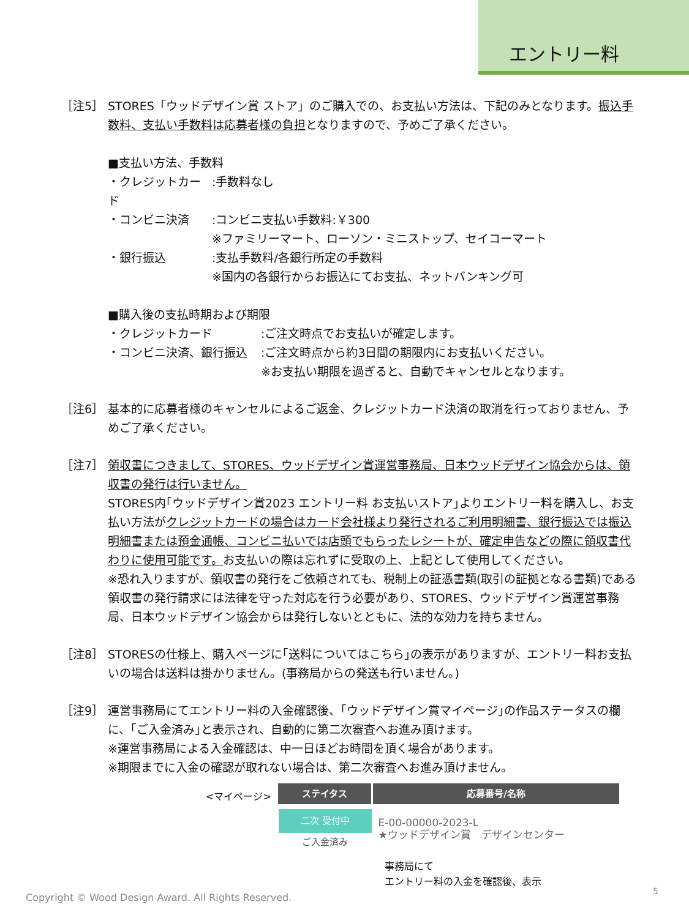エントリー料
［注5］ STORES「ウッドデザイン賞 ストア」のご購入での、お支払い方法は、下記のみとなります。振込手数料、支払い手数料は応募者様の負担となりますので、予めご了承ください。
■支払い方法、手数料
・クレジットカード
:手数料なし
・コンビニ決済 :コンビニ支払い手数料:￥300
※ファミリーマート、ローソン・ミニストップ、セイコーマート
・銀行振込 :支払手数料/各銀行所定の手数料
※国内の各銀行からお振込にてお支払、ネットバンキング可
■購入後の支払時期および期限
・クレジットカード :ご注文時点でお支払いが確定します。
・コンビニ決済、銀行振込 :ご注文時点から約3日間の期限内にお支払いください。
※お支払い期限を過ぎると、自動でキャンセルとなります。
［注6］ 基本的に応募者様のキャンセルによるご返金、クレジットカード決済の取消を行っておりません、予めご了承ください。
［注7］ 領収書につきまして、STORES、ウッドデザイン賞運営事務局、日本ウッドデザイン協会からは、領収書の発行は行いません。
STORES内｢ウッドデザイン賞2023 エントリー料 お支払いストア｣よりエントリー料を購入し、お支払い方法がクレジットカードの場合はカード会社様より発行されるご利用明細書、銀行振込では振込明細書または預金通帳、コンビニ払いでは店頭でもらったレシートが、確定申告などの際に領収書代わりに使用可能です。お支払いの際は忘れずに受取の上、上記として使用してください。
※恐れ入りますが、領収書の発行をご依頼されても、税制上の証憑書類(取引の証拠となる書類)である領収書の発行請求には法律を守った対応を行う必要があり、STORES、ウッドデザイン賞運営事務局、日本ウッドデザイン協会からは発行しないとともに、法的な効力を持ちません。
［注8］ STORESの仕様上、購入ページに｢送料についてはこちら｣の表示がありますが、エントリー料お支払いの場合は送料は掛かりません。(事務局からの発送も行いません。)
［注9］ 運営事務局にてエントリー料の入金確認後、｢ウッドデザイン賞マイページ｣の作品ステータスの欄に、｢ご入金済み｣と表示され、自動的に第二次審査へお進み頂けます。
※運営事務局による入金確認は、中一日ほどお時間を頂く場合があります。
※期限までに入金の確認が取れない場合は、第二次審査へお進み頂けません。
<マイページ>
| ステイタス | 応募番号/名称 |
| --- | --- |
| 二次 受付中 ご入金済み | E-00-00000-2023-L ★ウッドデザイン賞 デザインセンター |
事務局にて
エントリー料の入金を確認後、表示
Copyright © Wood Design Award. All Rights Reserved.
5